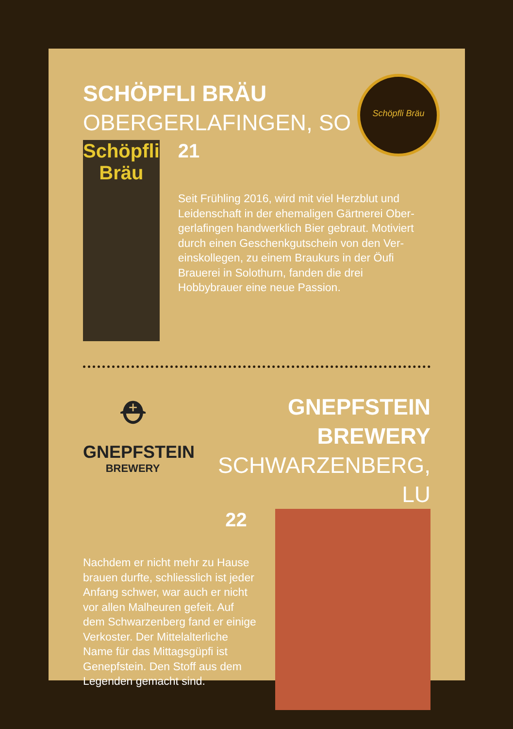Schöpfli Bräu
SCHÖPFLI BRÄU
OBERGERLAFINGEN, SO
Schöpfli Bräu
21
Seit Frühling 2016, wird mit viel Herzblut und Leidenschaft in der ehemaligen Gärtnerei Ober-gerlafingen handwerklich Bier gebraut. Motiviert durch einen Geschenkgutschein von den Ver-einskollegen, zu einem Braukurs in der Öufi Brauerei in Solothurn, fanden die drei Hobbybrauer eine neue Passion.
⛑
GNEPFSTEIN
BREWERY
GNEPFSTEIN BREWERY
SCHWARZENBERG, LU
22
Nachdem er nicht mehr zu Hause brauen durfte, schliesslich ist jeder Anfang schwer, war auch er nicht vor allen Malheuren gefeit. Auf dem Schwarzenberg fand er einige Verkoster. Der Mittelalterliche Name für das Mittagsgüpfi ist Genepfstein. Den Stoff aus dem Legenden gemacht sind.